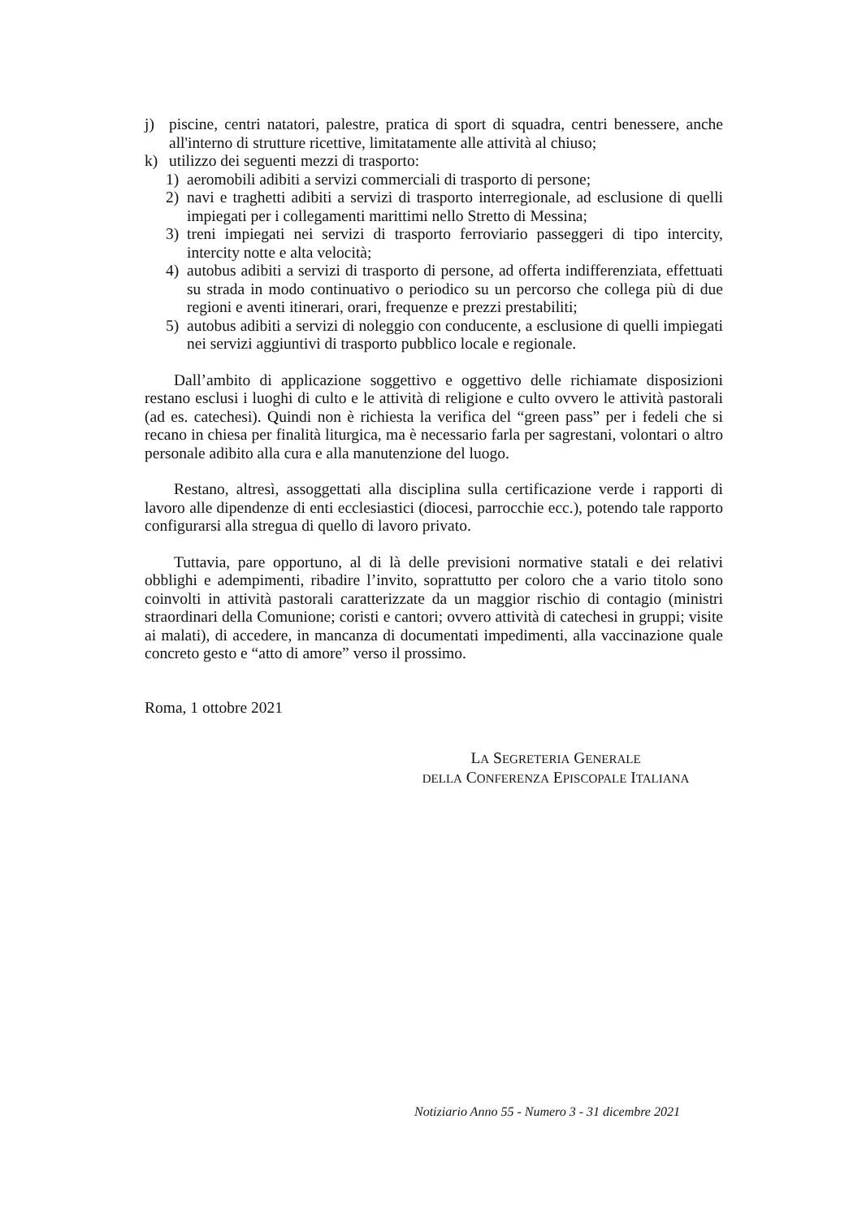j) piscine, centri natatori, palestre, pratica di sport di squadra, centri benessere, anche all'interno di strutture ricettive, limitatamente alle attività al chiuso;
k) utilizzo dei seguenti mezzi di trasporto:
1) aeromobili adibiti a servizi commerciali di trasporto di persone;
2) navi e traghetti adibiti a servizi di trasporto interregionale, ad esclusione di quelli impiegati per i collegamenti marittimi nello Stretto di Messina;
3) treni impiegati nei servizi di trasporto ferroviario passeggeri di tipo intercity, intercity notte e alta velocità;
4) autobus adibiti a servizi di trasporto di persone, ad offerta indifferenziata, effettuati su strada in modo continuativo o periodico su un percorso che collega più di due regioni e aventi itinerari, orari, frequenze e prezzi prestabiliti;
5) autobus adibiti a servizi di noleggio con conducente, a esclusione di quelli impiegati nei servizi aggiuntivi di trasporto pubblico locale e regionale.
Dall’ambito di applicazione soggettivo e oggettivo delle richiamate disposizioni restano esclusi i luoghi di culto e le attività di religione e culto ovvero le attività pastorali (ad es. catechesi). Quindi non è richiesta la verifica del “green pass” per i fedeli che si recano in chiesa per finalità liturgica, ma è necessario farla per sagrestani, volontari o altro personale adibito alla cura e alla manutenzione del luogo.
Restano, altresì, assoggettati alla disciplina sulla certificazione verde i rapporti di lavoro alle dipendenze di enti ecclesiastici (diocesi, parrocchie ecc.), potendo tale rapporto configurarsi alla stregua di quello di lavoro privato.
Tuttavia, pare opportuno, al di là delle previsioni normative statali e dei relativi obblighi e adempimenti, ribadire l’invito, soprattutto per coloro che a vario titolo sono coinvolti in attività pastorali caratterizzate da un maggior rischio di contagio (ministri straordinari della Comunione; coristi e cantori; ovvero attività di catechesi in gruppi; visite ai malati), di accedere, in mancanza di documentati impedimenti, alla vaccinazione quale concreto gesto e “atto di amore” verso il prossimo.
Roma, 1 ottobre 2021
LA SEGRETERIA GENERALE
DELLA CONFERENZA EPISCOPALE ITALIANA
Notiziario Anno 55 - Numero 3 - 31 dicembre 2021